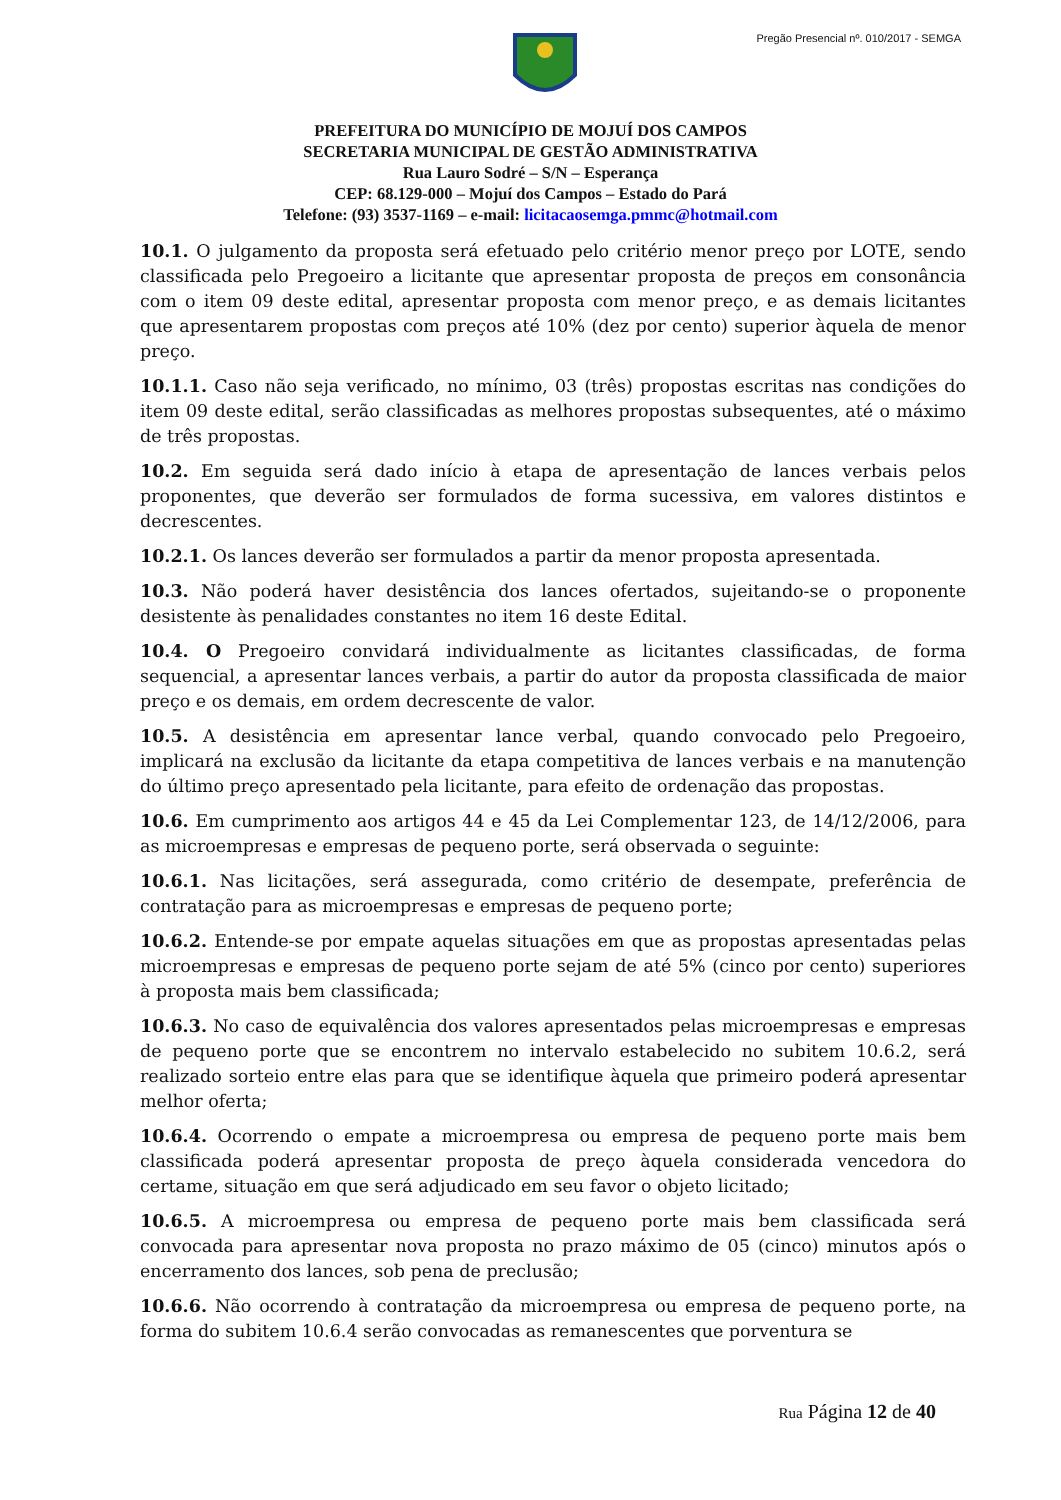Pregão Presencial nº. 010/2017 - SEMGA
PREFEITURA DO MUNICÍPIO DE MOJUÍ DOS CAMPOS
SECRETARIA MUNICIPAL DE GESTÃO ADMINISTRATIVA
Rua Lauro Sodré – S/N – Esperança
CEP: 68.129-000 – Mojuí dos Campos – Estado do Pará
Telefone: (93) 3537-1169 – e-mail: licitacaosemga.pmmc@hotmail.com
10.1. O julgamento da proposta será efetuado pelo critério menor preço por LOTE, sendo classificada pelo Pregoeiro a licitante que apresentar proposta de preços em consonância com o item 09 deste edital, apresentar proposta com menor preço, e as demais licitantes que apresentarem propostas com preços até 10% (dez por cento) superior àquela de menor preço.
10.1.1. Caso não seja verificado, no mínimo, 03 (três) propostas escritas nas condições do item 09 deste edital, serão classificadas as melhores propostas subsequentes, até o máximo de três propostas.
10.2. Em seguida será dado início à etapa de apresentação de lances verbais pelos proponentes, que deverão ser formulados de forma sucessiva, em valores distintos e decrescentes.
10.2.1. Os lances deverão ser formulados a partir da menor proposta apresentada.
10.3. Não poderá haver desistência dos lances ofertados, sujeitando-se o proponente desistente às penalidades constantes no item 16 deste Edital.
10.4. O Pregoeiro convidará individualmente as licitantes classificadas, de forma sequencial, a apresentar lances verbais, a partir do autor da proposta classificada de maior preço e os demais, em ordem decrescente de valor.
10.5. A desistência em apresentar lance verbal, quando convocado pelo Pregoeiro, implicará na exclusão da licitante da etapa competitiva de lances verbais e na manutenção do último preço apresentado pela licitante, para efeito de ordenação das propostas.
10.6. Em cumprimento aos artigos 44 e 45 da Lei Complementar 123, de 14/12/2006, para as microempresas e empresas de pequeno porte, será observada o seguinte:
10.6.1. Nas licitações, será assegurada, como critério de desempate, preferência de contratação para as microempresas e empresas de pequeno porte;
10.6.2. Entende-se por empate aquelas situações em que as propostas apresentadas pelas microempresas e empresas de pequeno porte sejam de até 5% (cinco por cento) superiores à proposta mais bem classificada;
10.6.3. No caso de equivalência dos valores apresentados pelas microempresas e empresas de pequeno porte que se encontrem no intervalo estabelecido no subitem 10.6.2, será realizado sorteio entre elas para que se identifique àquela que primeiro poderá apresentar melhor oferta;
10.6.4. Ocorrendo o empate a microempresa ou empresa de pequeno porte mais bem classificada poderá apresentar proposta de preço àquela considerada vencedora do certame, situação em que será adjudicado em seu favor o objeto licitado;
10.6.5. A microempresa ou empresa de pequeno porte mais bem classificada será convocada para apresentar nova proposta no prazo máximo de 05 (cinco) minutos após o encerramento dos lances, sob pena de preclusão;
10.6.6. Não ocorrendo à contratação da microempresa ou empresa de pequeno porte, na forma do subitem 10.6.4 serão convocadas as remanescentes que porventura se
Rua Página 12 de 40